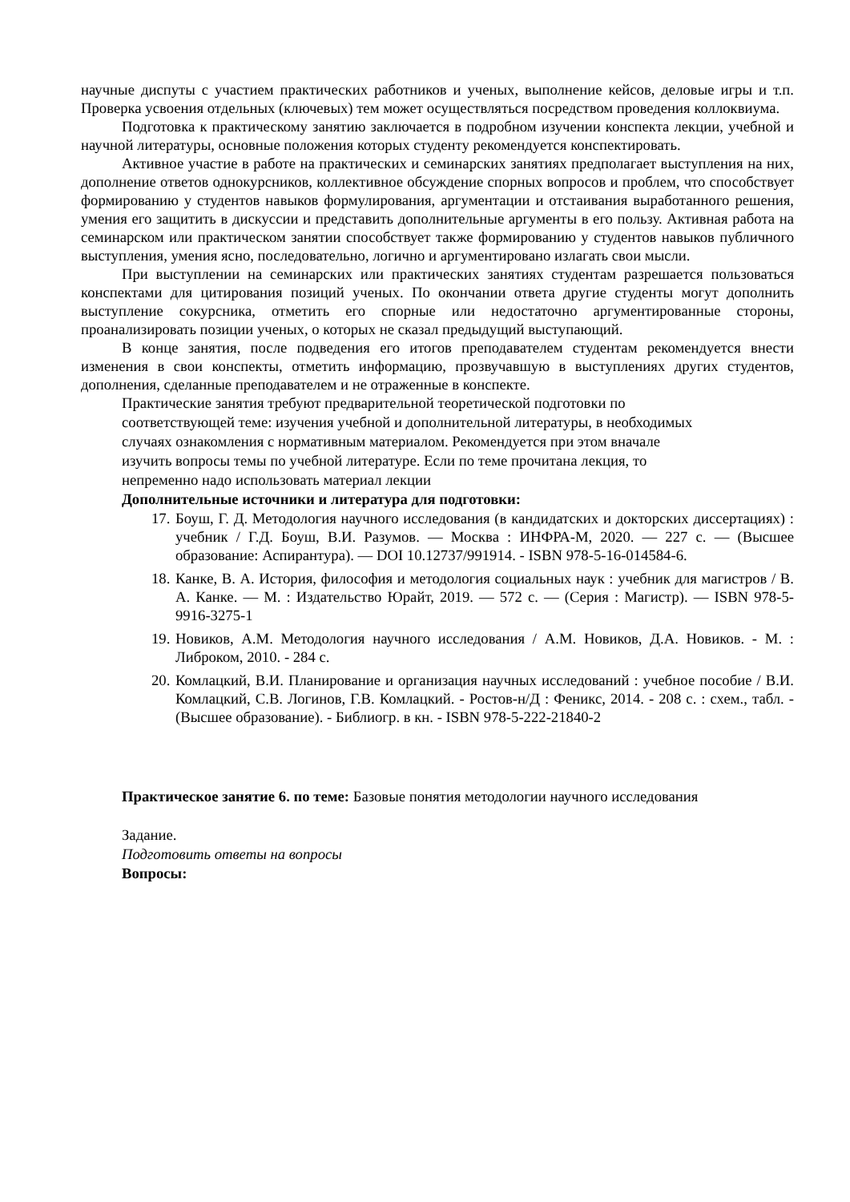научные диспуты с участием практических работников и ученых, выполнение кейсов, деловые игры и т.п. Проверка усвоения отдельных (ключевых) тем может осуществляться посредством проведения коллоквиума.
Подготовка к практическому занятию заключается в подробном изучении конспекта лекции, учебной и научной литературы, основные положения которых студенту рекомендуется конспектировать.
Активное участие в работе на практических и семинарских занятиях предполагает выступления на них, дополнение ответов однокурсников, коллективное обсуждение спорных вопросов и проблем, что способствует формированию у студентов навыков формулирования, аргументации и отстаивания выработанного решения, умения его защитить в дискуссии и представить дополнительные аргументы в его пользу. Активная работа на семинарском или практическом занятии способствует также формированию у студентов навыков публичного выступления, умения ясно, последовательно, логично и аргументировано излагать свои мысли.
При выступлении на семинарских или практических занятиях студентам разрешается пользоваться конспектами для цитирования позиций ученых. По окончании ответа другие студенты могут дополнить выступление сокурсника, отметить его спорные или недостаточно аргументированные стороны, проанализировать позиции ученых, о которых не сказал предыдущий выступающий.
В конце занятия, после подведения его итогов преподавателем студентам рекомендуется внести изменения в свои конспекты, отметить информацию, прозвучавшую в выступлениях других студентов, дополнения, сделанные преподавателем и не отраженные в конспекте.
Практические занятия требуют предварительной теоретической подготовки по
соответствующей теме: изучения учебной и дополнительной литературы, в необходимых
случаях ознакомления с нормативным материалом. Рекомендуется при этом вначале
изучить вопросы темы по учебной литературе. Если по теме прочитана лекция, то
непременно надо использовать материал лекции
Дополнительные источники и литература для подготовки:
17. Боуш, Г. Д. Методология научного исследования (в кандидатских и докторских диссертациях) : учебник / Г.Д. Боуш, В.И. Разумов. — Москва : ИНФРА-М, 2020. — 227 с. — (Высшее образование: Аспирантура). — DOI 10.12737/991914. - ISBN 978-5-16-014584-6.
18. Канке, В. А. История, философия и методология социальных наук : учебник для магистров / В. А. Канке. — М. : Издательство Юрайт, 2019. — 572 с. — (Серия : Магистр). — ISBN 978-5-9916-3275-1
19. Новиков, А.М. Методология научного исследования / А.М. Новиков, Д.А. Новиков. - М. : Либроком, 2010. - 284 с.
20. Комлацкий, В.И. Планирование и организация научных исследований : учебное пособие / В.И. Комлацкий, С.В. Логинов, Г.В. Комлацкий. - Ростов-н/Д : Феникс, 2014. - 208 с. : схем., табл. - (Высшее образование). - Библиогр. в кн. - ISBN 978-5-222-21840-2
Практическое занятие 6. по теме: Базовые понятия методологии научного исследования
Задание.
Подготовить ответы на вопросы
Вопросы: